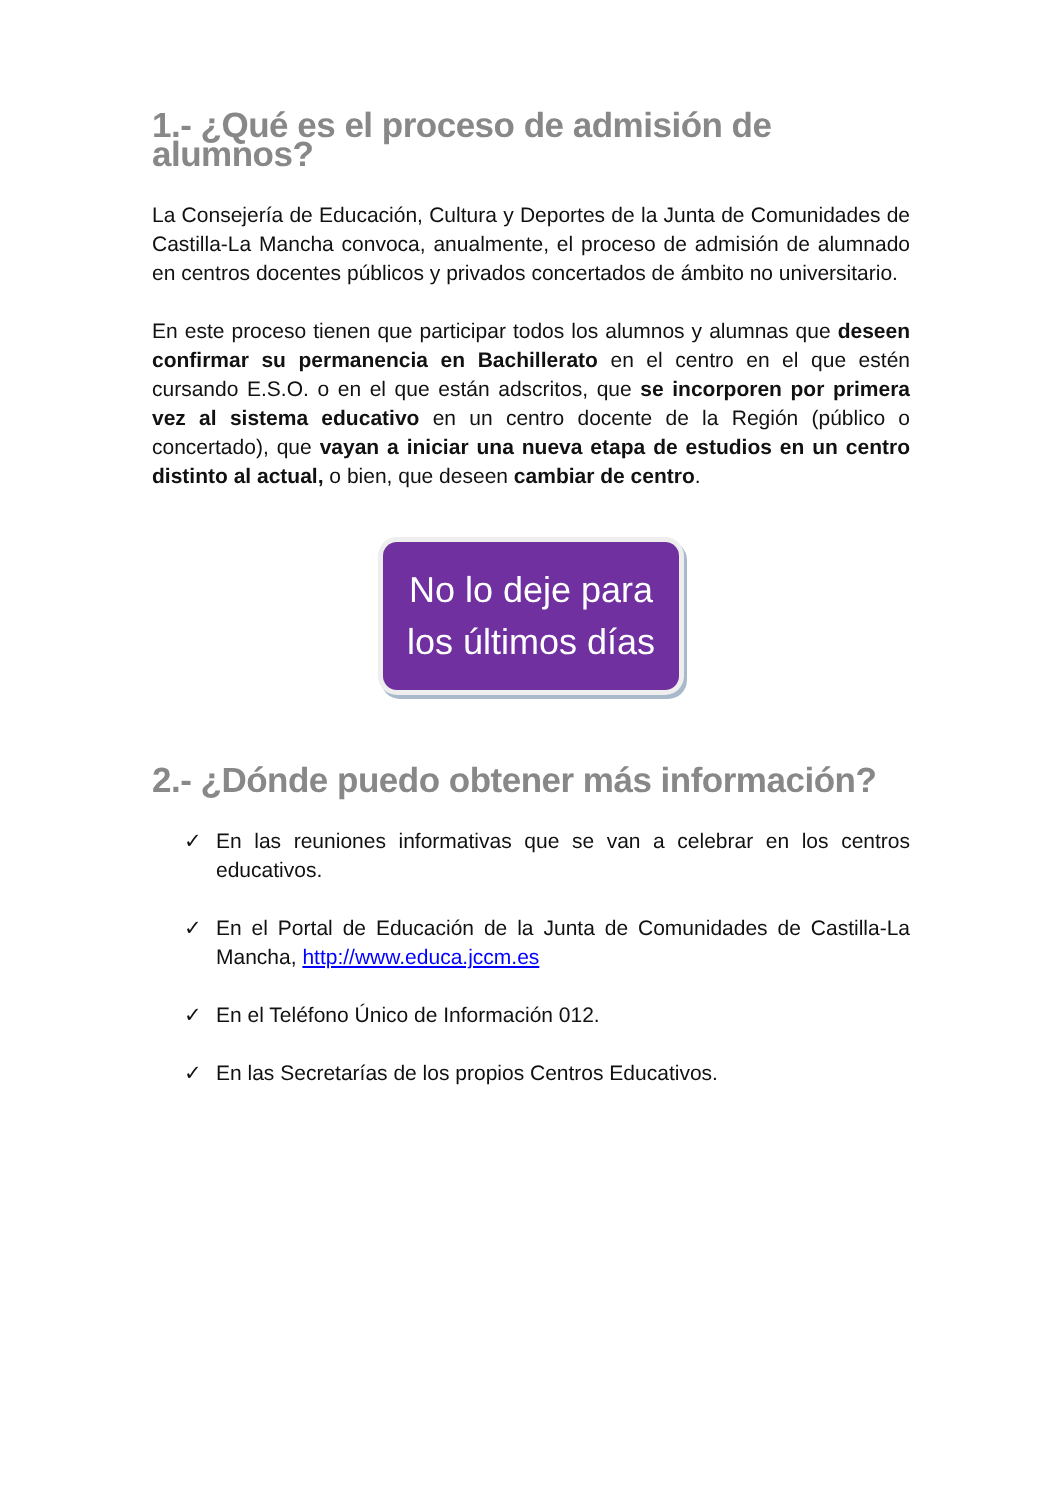1.- ¿Qué es el proceso de admisión de alumnos?
La Consejería de Educación, Cultura y Deportes de la Junta de Comunidades de Castilla-La Mancha convoca, anualmente, el proceso de admisión de alumnado en centros docentes públicos y privados concertados de ámbito no universitario.
En este proceso tienen que participar todos los alumnos y alumnas que deseen confirmar su permanencia en Bachillerato en el centro en el que estén cursando E.S.O. o en el que están adscritos, que se incorporen por primera vez al sistema educativo en un centro docente de la Región (público o concertado), que vayan a iniciar una nueva etapa de estudios en un centro distinto al actual, o bien, que deseen cambiar de centro.
No lo deje para
los últimos días
2.- ¿Dónde puedo obtener más información?
✓ En las reuniones informativas que se van a celebrar en los centros educativos.
✓ En el Portal de Educación de la Junta de Comunidades de Castilla-La Mancha, http://www.educa.jccm.es
✓ En el Teléfono Único de Información 012.
✓ En las Secretarías de los propios Centros Educativos.